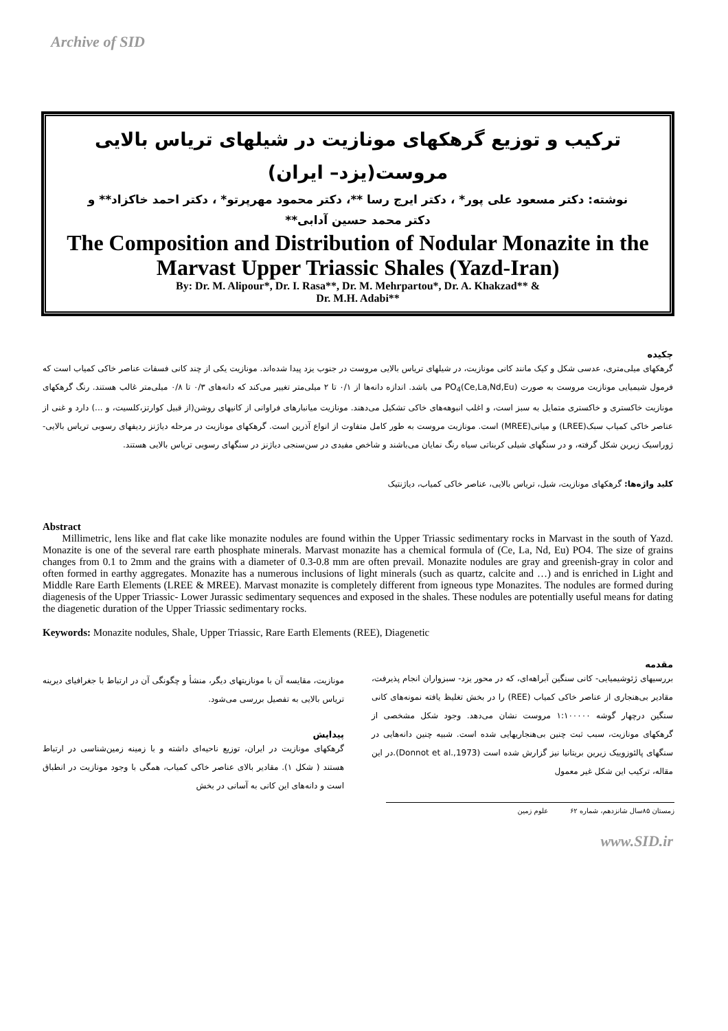Archive of SID
ترکیب و توزیع گرهکهای مونازیت در شیلهای تریاس بالایی
مروست(یزد– ایران)
نوشته: دکتر مسعود علی پور* ، دکتر ایرج رسا **، دکتر محمود مهرپرتو* ، دکتر احمد خاکزاد** و
دکتر محمد حسین آدابی**
The Composition and Distribution of Nodular Monazite in the Marvast Upper Triassic Shales (Yazd-Iran)
By: Dr. M. Alipour*, Dr. I. Rasa**, Dr. M. Mehrpartou*, Dr. A. Khakzad** &
Dr. M.H. Adabi**
چکیده
گرهکهای میلی‌متری، عدسی شکل و کیک مانند کانی مونازیت، در شیلهای تریاس بالایی مروست در جنوب یزد پیدا شده‌اند. مونازیت یکی از چند کانی فسفات عناصر خاکی کمیاب است که فرمول شیمیایی مونازیت مروست به صورت (Ce,La,Nd,Eu)PO<sub>4</sub> می باشد. اندازه دانه‌ها از ۰/۱ تا ۲ میلی‌متر تغییر می‌کند که دانه‌های ۰/۳ تا ۰/۸ میلی‌متر غالب هستند. رنگ گرهکهای مونازیت خاکستری و خاکستری متمایل به سبز است، و اغلب انبوهه‌های خاکی تشکیل می‌دهند. مونازیت میانبارهای فراوانی از کانیهای روشن(از قبیل کوارتز،کلسیت، و ...) دارد و غنی از عناصر خاکی کمیاب سبک(LREE) و میانی(MREE) است. مونازیت مروست به طور کامل متفاوت از انواع آذرین است. گرهکهای مونازیت در مرحله دیاژنز ردیفهای رسوبی تریاس بالایی- ژوراسیک زیرین شکل گرفته، و در سنگهای شیلی کربناتی سیاه رنگ نمایان می‌باشند و شاخص مفیدی در سن‌سنجی دیاژنز در سنگهای رسوبی تریاس بالایی هستند.
کلید واژه‌ها: گرهکهای مونازیت، شیل، تریاس بالایی، عناصر خاکی کمیاب، دیاژنتیک
Abstract
Millimetric, lens like and flat cake like monazite nodules are found within the Upper Triassic sedimentary rocks in Marvast in the south of Yazd. Monazite is one of the several rare earth phosphate minerals. Marvast monazite has a chemical formula of (Ce, La, Nd, Eu) PO4. The size of grains changes from 0.1 to 2mm and the grains with a diameter of 0.3-0.8 mm are often prevail. Monazite nodules are gray and greenish-gray in color and often formed in earthy aggregates. Monazite has a numerous inclusions of light minerals (such as quartz, calcite and …) and is enriched in Light and Middle Rare Earth Elements (LREE & MREE). Marvast monazite is completely different from igneous type Monazites. The nodules are formed during diagenesis of the Upper Triassic- Lower Jurassic sedimentary sequences and exposed in the shales. These nodules are potentially useful means for dating the diagenetic duration of the Upper Triassic sedimentary rocks.
Keywords: Monazite nodules, Shale, Upper Triassic, Rare Earth Elements (REE), Diagenetic
مقدمه
بررسیهای ژئوشیمیایی- کانی سنگین آبراهه‌ای، که در محور یزد- سبزواران انجام پذیرفت، مقادیر بی‌هنجاری از عناصر خاکی کمیاب (REE) را در بخش تغلیظ یافته نمونه‌های کانی سنگین درچهار گوشه ۱:۱۰۰۰۰۰ مروست نشان می‌دهد. وجود شکل مشخصی از گرهکهای مونازیت، سبب ثبت چنین بی‌هنجاریهایی شده است. شبیه چنین دانه‌هایی در سنگهای پالئوزوییک زیرین بریتانیا نیز گزارش شده است (Donnot et al.,1973).در این مقاله، ترکیب این شکل غیر معمول
مونازیت، مقایسه آن با مونازیتهای دیگر، منشأ و چگونگی آن در ارتباط با جغرافیای دیرینه تریاس بالایی به تفصیل بررسی می‌شود.
پیدایش
گرهکهای مونازیت در ایران، توزیع ناحیه‌ای داشته و با زمینه زمین‌شناسی در ارتباط هستند ( شکل ۱). مقادیر بالای عناصر خاکی کمیاب، همگی با وجود مونازیت در انطباق است و دانه‌های این کانی به آسانی در بخش
زمستان ۸۵سال شانزدهم، شماره ۶۲ علوم زمین
www.SID.ir